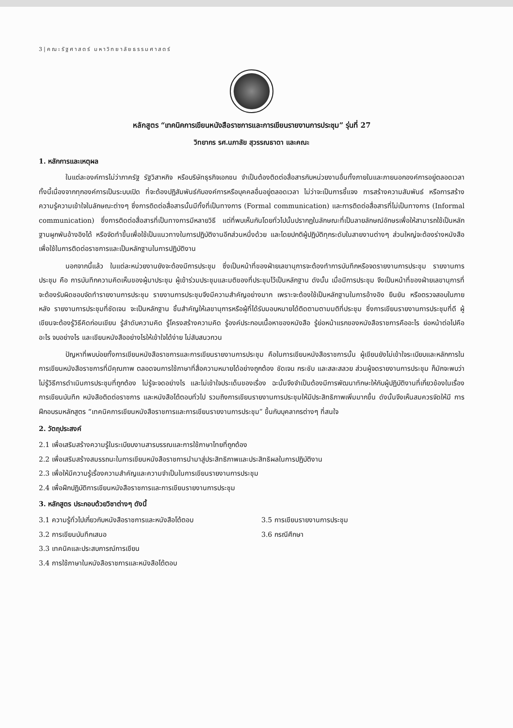3|คณะรัฐศาสตร์ มหาวิทยาลัยธรรมศาสตร์
หลักสูตร “เทคนิคการเขียนหนังสือราชการและการเขียนรายงานการประชุม” รุ่นที่ 27
วิทยากร รศ.นภาลัย สุวรรณธาดา และคณะ
1. หลักการและเหตุผล
ในแต่ละองค์การไม่ว่าภาครัฐ รัฐวิสาหกิจ หรือบริษัทธุรกิจเอกชน จำเป็นต้องติดต่อสื่อสารกับหน่วยงานอื่นทั้งภายในและภายนอกองค์การอยู่ตลอดเวลา ทั้งนี้เนื่องจากทุกองค์การเป็นระบบเปิด ที่จะต้องปฏิสัมพันธ์กับองค์การหรือบุคคลอื่นอยู่ตลอดเวลา ไม่ว่าจะเป็นการชี้แจง การสร้างความสัมพันธ์ หรือการสร้างความรู้ความเข้าใจในลักษณะต่างๆ ซึ่งการติดต่อสื่อสารนั้นมีทั้งที่เป็นทางการ (Formal communication) และการติดต่อสื่อสารที่ไม่เป็นทางการ (Informal communication) ซึ่งการติดต่อสื่อสารที่เป็นทางการมีหลายวิธี แต่ที่พบเห็นกันโดยทั่วไปนั้นปรากฏในลักษณะที่เป็นลายลักษณ์อักษรเพื่อให้สามารถใช้เป็นหลักฐานผูกพันอ้างอิงได้ หรือจัดทำขึ้นเพื่อใช้เป็นแนวทางในการปฏิบัติงานอีกส่วนหนึ่งด้วย และโดยปกติผู้ปฏิบัติทุกระดับในสายงานต่างๆ ส่วนใหญ่จะต้องร่างหนังสือเพื่อใช้ในการติดต่อราชการและเป็นหลักฐานในการปฏิบัติงาน
นอกจากนี้แล้ว ในแต่ละหน่วยงานยังจะต้องมีการประชุม ซึ่งเป็นหน้าที่ของฝ่ายเลขานุการจะต้องทำการบันทึกหรือจดรายงานการประชุม รายงานการประชุม คือ การบันทึกความคิดเห็นของผู้มาประชุม ผู้เข้าร่วมประชุมและมติของที่ประชุมไว้เป็นหลักฐาน ดังนั้น เมื่อมีการประชุม จึงเป็นหน้าที่ของฝ่ายเลขานุการที่จะต้องรับผิดชอบจัดทำรายงานการประชุม รายงานการประชุมจึงมีความสำคัญอย่างมาก เพราะจะต้องใช้เป็นหลักฐานในการอ้างอิง ยืนยัน หรือตรวจสอบในภายหลัง รายงานการประชุมที่ชัดเจน จะเป็นหลักฐาน ชิ้นสำคัญให้เลขานุการหรือผู้ที่ได้รับมอบหมายได้ติดตามตามมติที่ประชุม ซึ่งการเขียนรายงานการประชุมที่ดี ผู้เขียนจะต้องรู้วิธีคิดก่อนเขียน รู้ลำดับความคิด รู้โครงสร้างความคิด รู้องค์ประกอบเนื้อหาของหนังสือ รู้ย่อหน้าแรกของหนังสือราชการคืออะไร ย่อหน้าต่อไปคืออะไร จบอย่างไร และเขียนหนังสืออย่างไรให้เข้าใจได้ง่าย ไม่สับสนวกวน
ปัญหาที่พบบ่อยทั้งการเขียนหนังสือราชการและการเขียนรายงานการประชุม คือในการเขียนหนังสือราชการนั้น ผู้เขียนยังไม่เข้าใจระเบียบและหลักการในการเขียนหนังสือราชการที่มีคุณภาพ ตลอดจนการใช้ภาษาที่สื่อความหมายได้อย่างถูกต้อง ชัดเจน กระชับ และสละสลวย ส่วนผู้จดรายงานการประชุม ก็มักจะพบว่า ไม่รู้วิธีการดำเนินการประชุมที่ถูกต้อง ไม่รู้จะจดอย่างไร และไม่เข้าใจประเด็นของเรื่อง ฉะนั้นจึงจำเป็นต้องมีการพัฒนาทักษะให้กับผู้ปฏิบัติงานที่เกี่ยวข้องในเรื่อง การเขียนบันทึก หนังสือติดต่อราชการ และหนังสือโต้ตอบทั่วไป รวมถึงการเขียนรายงานการประชุมให้มีประสิทธิภาพเพิ่มมากขึ้น ดังนั้นจึงเห็นสมควรจัดให้มี การฝึกอบรมหลักสูตร “เทคนิคการเขียนหนังสือราชการและการเขียนรายงานการประชุม” ขึ้นกับบุคลากรต่างๆ ที่สนใจ
2. วัตถุประสงค์
2.1 เพื่อเสริมสร้างความรู้ในระเบียบงานสารบรรณและการใช้ภาษาไทยที่ถูกต้อง
2.2 เพื่อเสริมสร้างสมรรถนะในการเขียนหนังสือราชการนำมาสู่ประสิทธิภาพและประสิทธิผลในการปฏิบัติงาน
2.3 เพื่อให้มีความรู้เรื่องความสำคัญและความจำเป็นในการเขียนรายงานการประชุม
2.4 เพื่อฝึกปฏิบัติการเขียนหนังสือราชการและการเขียนรายงานการประชุม
3. หลักสูตร ประกอบด้วยวิชาต่างๆ ดังนี้
3.1 ความรู้ทั่วไปเกี่ยวกับหนังสือราชการและหนังสือโต้ตอบ
3.2 การเขียนบันทึกเสนอ
3.3 เทคนิคและประสบการณ์การเขียน
3.4 การใช้ภาษาในหนังสือราชการและหนังสือโต้ตอบ
3.5 การเขียนรายงานการประชุม
3.6 กรณีศึกษา